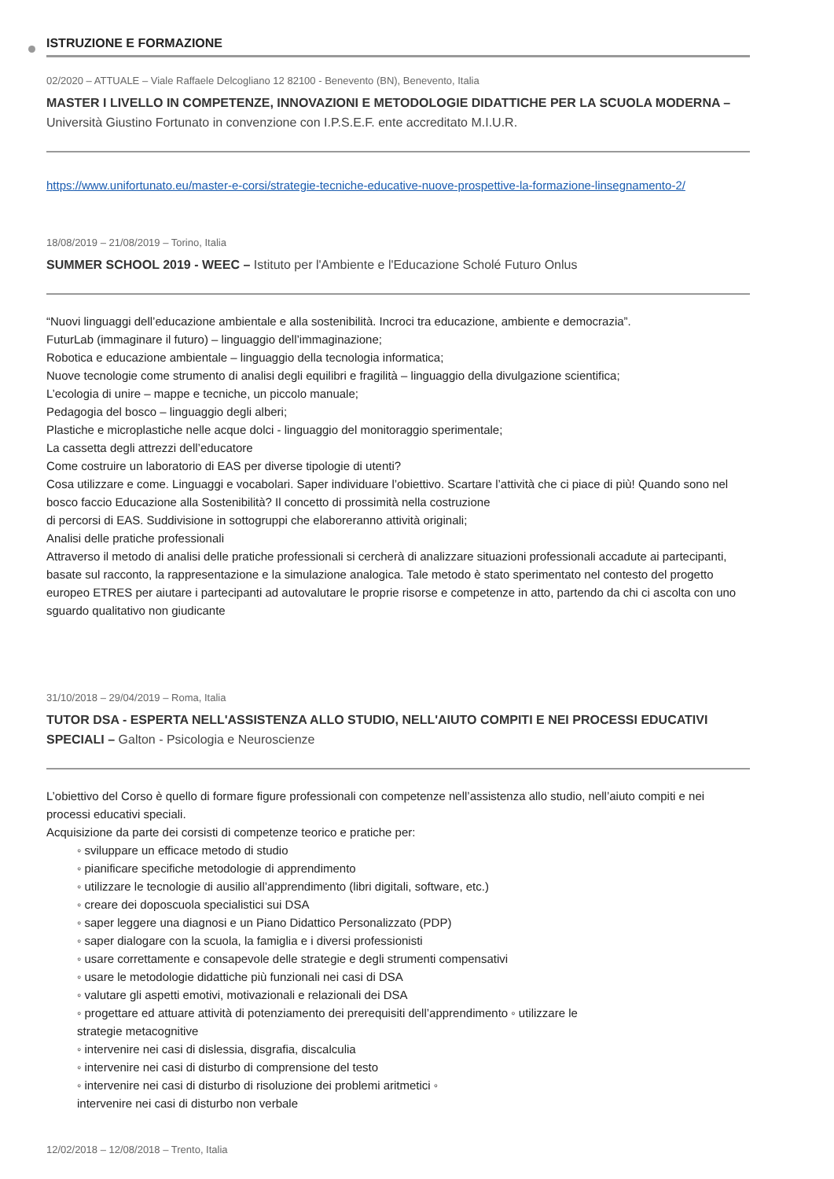ISTRUZIONE E FORMAZIONE
02/2020 – ATTUALE – Viale Raffaele Delcogliano 12 82100 - Benevento (BN), Benevento, Italia
MASTER I LIVELLO IN COMPETENZE, INNOVAZIONI E METODOLOGIE DIDATTICHE PER LA SCUOLA MODERNA – Università Giustino Fortunato in convenzione con I.P.S.E.F. ente accreditato M.I.U.R.
https://www.unifortunato.eu/master-e-corsi/strategie-tecniche-educative-nuove-prospettive-la-formazione-linsegnamento-2/
18/08/2019 – 21/08/2019 – Torino, Italia
SUMMER SCHOOL 2019 - WEEC – Istituto per l'Ambiente e l'Educazione Scholé Futuro Onlus
“Nuovi linguaggi dell’educazione ambientale e alla sostenibilità. Incroci tra educazione, ambiente e democrazia”.
FuturLab (immaginare il futuro) – linguaggio dell’immaginazione;
Robotica e educazione ambientale – linguaggio della tecnologia informatica;
Nuove tecnologie come strumento di analisi degli equilibri e fragilità – linguaggio della divulgazione scientifica;
L’ecologia di unire – mappe e tecniche, un piccolo manuale;
Pedagogia del bosco – linguaggio degli alberi;
Plastiche e microplastiche nelle acque dolci - linguaggio del monitoraggio sperimentale;
La cassetta degli attrezzi dell’educatore
Come costruire un laboratorio di EAS per diverse tipologie di utenti?
Cosa utilizzare e come. Linguaggi e vocabolari. Saper individuare l’obiettivo. Scartare l’attività che ci piace di più! Quando sono nel bosco faccio Educazione alla Sostenibilità? Il concetto di prossimità nella costruzione
di percorsi di EAS. Suddivisione in sottogruppi che elaboreranno attività originali;
Analisi delle pratiche professionali
Attraverso il metodo di analisi delle pratiche professionali si cercherà di analizzare situazioni professionali accadute ai partecipanti, basate sul racconto, la rappresentazione e la simulazione analogica. Tale metodo è stato sperimentato nel contesto del progetto europeo ETRES per aiutare i partecipanti ad autovalutare le proprie risorse e competenze in atto, partendo da chi ci ascolta con uno sguardo qualitativo non giudicante
31/10/2018 – 29/04/2019 – Roma, Italia
TUTOR DSA - ESPERTA NELL'ASSISTENZA ALLO STUDIO, NELL'AIUTO COMPITI E NEI PROCESSI EDUCATIVI SPECIALI – Galton - Psicologia e Neuroscienze
L’obiettivo del Corso è quello di formare figure professionali con competenze nell’assistenza allo studio, nell’aiuto compiti e nei processi educativi speciali.
Acquisizione da parte dei corsisti di competenze teorico e pratiche per:
◦ sviluppare un efficace metodo di studio
◦ pianificare specifiche metodologie di apprendimento
◦ utilizzare le tecnologie di ausilio all’apprendimento (libri digitali, software, etc.)
◦ creare dei doposcuola specialistici sui DSA
◦ saper leggere una diagnosi e un Piano Didattico Personalizzato (PDP)
◦ saper dialogare con la scuola, la famiglia e i diversi professionisti
◦ usare correttamente e consapevole delle strategie e degli strumenti compensativi
◦ usare le metodologie didattiche più funzionali nei casi di DSA
◦ valutare gli aspetti emotivi, motivazionali e relazionali dei DSA
◦ progettare ed attuare attività di potenziamento dei prerequisiti dell’apprendimento ◦ utilizzare le
strategie metacognitive
◦ intervenire nei casi di dislessia, disgrafia, discalculia
◦ intervenire nei casi di disturbo di comprensione del testo
◦ intervenire nei casi di disturbo di risoluzione dei problemi aritmetici ◦
intervenire nei casi di disturbo non verbale
12/02/2018 – 12/08/2018 – Trento, Italia